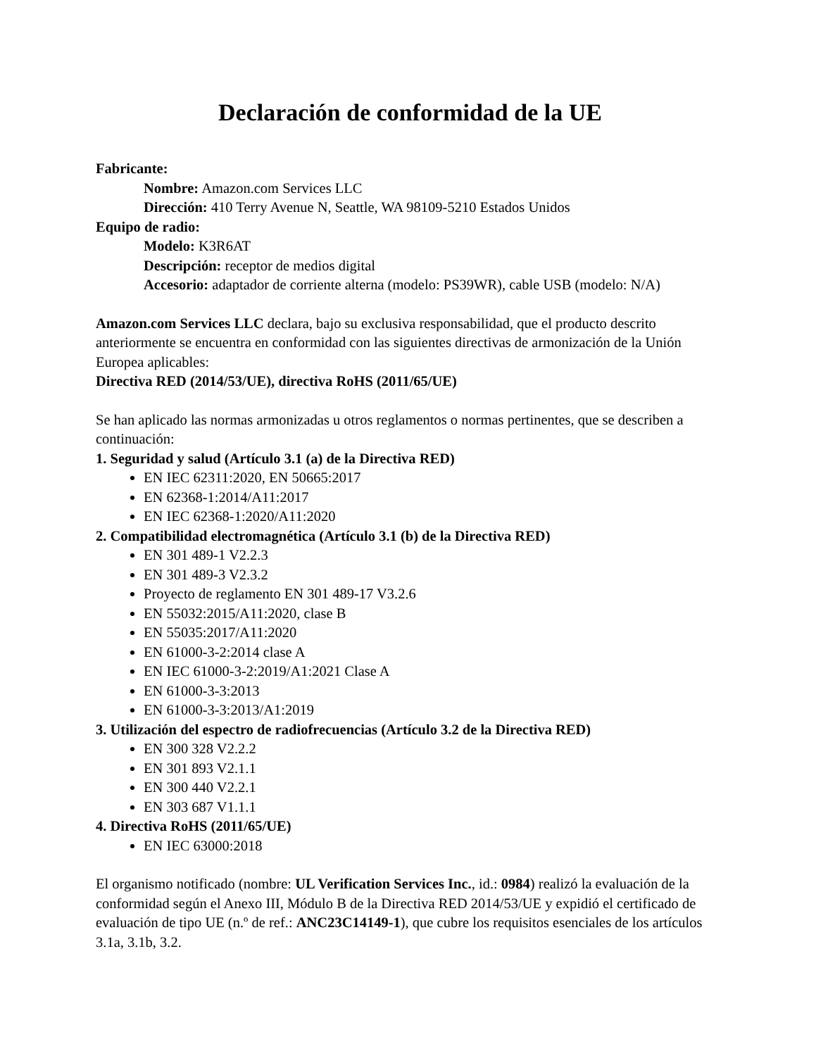Declaración de conformidad de la UE
Fabricante:
Nombre: Amazon.com Services LLC
Dirección: 410 Terry Avenue N, Seattle, WA 98109-5210 Estados Unidos
Equipo de radio:
Modelo: K3R6AT
Descripción: receptor de medios digital
Accesorio: adaptador de corriente alterna (modelo: PS39WR), cable USB (modelo: N/A)
Amazon.com Services LLC declara, bajo su exclusiva responsabilidad, que el producto descrito anteriormente se encuentra en conformidad con las siguientes directivas de armonización de la Unión Europea aplicables:
Directiva RED (2014/53/UE), directiva RoHS (2011/65/UE)
Se han aplicado las normas armonizadas u otros reglamentos o normas pertinentes, que se describen a continuación:
1. Seguridad y salud (Artículo 3.1 (a) de la Directiva RED)
EN IEC 62311:2020, EN 50665:2017
EN 62368-1:2014/A11:2017
EN IEC 62368-1:2020/A11:2020
2. Compatibilidad electromagnética (Artículo 3.1 (b) de la Directiva RED)
EN 301 489-1 V2.2.3
EN 301 489-3 V2.3.2
Proyecto de reglamento EN 301 489-17 V3.2.6
EN 55032:2015/A11:2020, clase B
EN 55035:2017/A11:2020
EN 61000-3-2:2014 clase A
EN IEC 61000-3-2:2019/A1:2021 Clase A
EN 61000-3-3:2013
EN 61000-3-3:2013/A1:2019
3. Utilización del espectro de radiofrecuencias (Artículo 3.2 de la Directiva RED)
EN 300 328 V2.2.2
EN 301 893 V2.1.1
EN 300 440 V2.2.1
EN 303 687 V1.1.1
4. Directiva RoHS (2011/65/UE)
EN IEC 63000:2018
El organismo notificado (nombre: UL Verification Services Inc., id.: 0984) realizó la evaluación de la conformidad según el Anexo III, Módulo B de la Directiva RED 2014/53/UE y expidió el certificado de evaluación de tipo UE (n.º de ref.: ANC23C14149-1), que cubre los requisitos esenciales de los artículos 3.1a, 3.1b, 3.2.